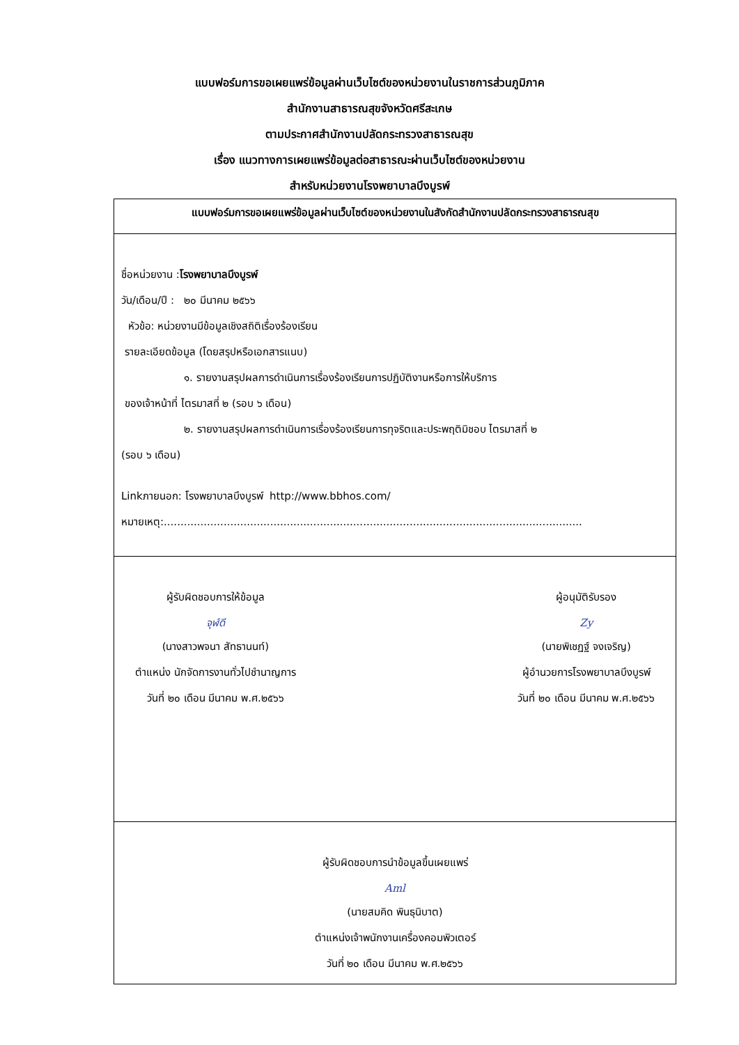แบบฟอร์มการขอเผยแพร่ข้อมูลผ่านเว็บไซต์ของหน่วยงานในราชการส่วนภูมิภาค
สำนักงานสาธารณสุขจังหวัดศรีสะเกษ
ตามประกาศสำนักงานปลัดกระทรวงสาธารณสุข
เรื่อง แนวทางการเผยแพร่ข้อมูลต่อสาธารณะผ่านเว็บไซต์ของหน่วยงาน
สำหรับหน่วยงานโรงพยาบาลบึงบูรพ์
| แบบฟอร์มการขอเผยแพร่ข้อมูลผ่านเว็บไซต์ของหน่วยงานในสังกัดสำนักงานปลัดกระทรวงสาธารณสุข |
| ชื่อหน่วยงาน : โรงพยาบาลบึงบูรพ์ วัน/เดือน/ปี : ๒๐ มีนาคม ๒๕๖๖ หัวข้อ: หน่วยงานมีข้อมูลเชิงสถิติเรื่องร้องเรียน รายละเอียดข้อมูล (โดยสรุปหรือเอกสารแนบ) ๑. รายงานสรุปผลการดำเนินการเรื่องร้องเรียนการปฏิบัติงานหรือการให้บริการ ของเจ้าหน้าที่ ไตรมาสที่ ๒ (รอบ ๖ เดือน) ๒. รายงานสรุปผลการดำเนินการเรื่องร้องเรียนการทุจริตและประพฤติมิชอบ ไตรมาสที่ ๒ (รอบ ๖ เดือน) Linkภายนอก: โรงพยาบาลบึงบูรพ์ http://www.bbhos.com/ หมายเหตุ:.............................................................................................................................. |
| ผู้รับผิดชอบการให้ข้อมูล จุฬ์ดี (นางสาวพจนา สัทธานนท์) ตำแหน่ง นักจัดการงานทั่วไปชำนาญการ วันที่ ๒๐ เดือน มีนาคม พ.ศ.๒๕๖๖ ผู้อนุมัติรับรอง Zy (นายพิเชฏฐ์ จงเจริญ) ผู้อำนวยการโรงพยาบาลบึงบูรพ์ วันที่ ๒๐ เดือน มีนาคม พ.ศ.๒๕๖๖ |
| ผู้รับผิดชอบการนำข้อมูลขึ้นเผยแพร่ Aml (นายสมคิด พินธุนิบาต) ตำแหน่งเจ้าพนักงานเครื่องคอมพิวเตอร์ วันที่ ๒๐ เดือน มีนาคม พ.ศ.๒๕๖๖ |